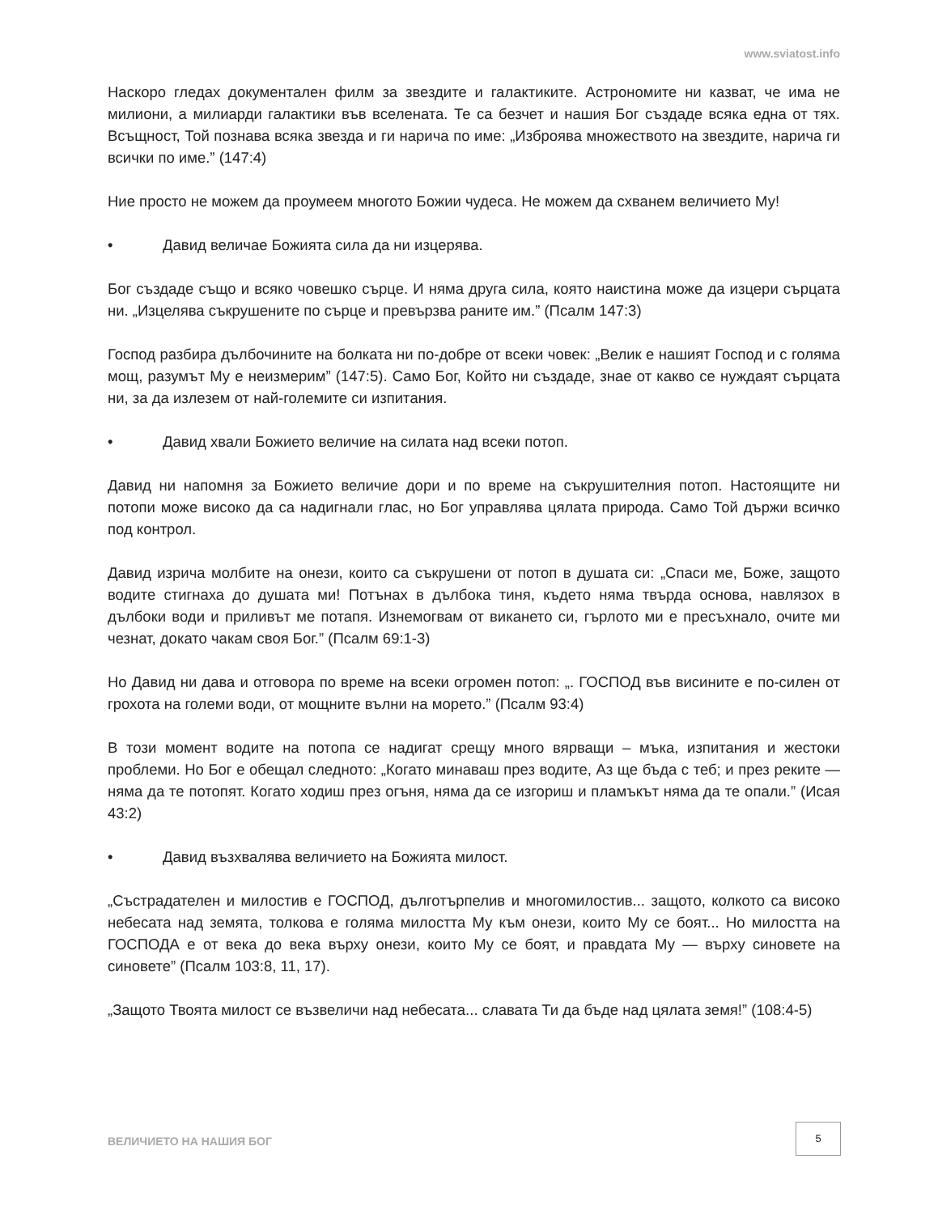www.sviatost.info
Наскоро гледах документален филм за звездите и галактиките. Астрономите ни казват, че има не милиони, а милиарди галактики във вселената. Те са безчет и нашия Бог създаде всяка една от тях. Всъщност, Той познава всяка звезда и ги нарича по име: „Изброява множеството на звездите, нарича ги всички по име.” (147:4)
Ние просто не можем да проумеем многото Божии чудеса. Не можем да схванем величието Му!
• Давид величае Божията сила да ни изцерява.
Бог създаде също и всяко човешко сърце. И няма друга сила, която наистина може да изцери сърцата ни. „Изцелява съкрушените по сърце и превързва раните им.” (Псалм 147:3)
Господ разбира дълбочините на болката ни по-добре от всеки човек: „Велик е нашият Господ и с голяма мощ, разумът Му е неизмерим” (147:5). Само Бог, Който ни създаде, знае от какво се нуждаят сърцата ни, за да излезем от най-големите си изпитания.
• Давид хвали Божието величие на силата над всеки потоп.
Давид ни напомня за Божието величие дори и по време на съкрушителния потоп. Настоящите ни потопи може високо да са надигнали глас, но Бог управлява цялата природа. Само Той държи всичко под контрол.
Давид изрича молбите на онези, които са съкрушени от потоп в душата си: „Спаси ме, Боже, защото водите стигнаха до душата ми! Потънах в дълбока тиня, където няма твърда основа, навлязох в дълбоки води и приливът ме потапя. Изнемогвам от викането си, гърлото ми е пресъхнало, очите ми чезнат, докато чакам своя Бог.” (Псалм 69:1-3)
Но Давид ни дава и отговора по време на всеки огромен потоп: „. ГОСПОД във висините е по-силен от грохота на големи води, от мощните вълни на морето.” (Псалм 93:4)
В този момент водите на потопа се надигат срещу много вярващи – мъка, изпитания и жестоки проблеми. Но Бог е обещал следното: „Когато минаваш през водите, Аз ще бъда с теб; и през реките — няма да те потопят. Когато ходиш през огъня, няма да се изгориш и пламъкът няма да те опали.” (Исая 43:2)
• Давид възхвалява величието на Божията милост.
„Състрадателен и милостив е ГОСПОД, дълготърпелив и многомилостив... защото, колкото са високо небесата над земята, толкова е голяма милостта Му към онези, които Му се боят... Но милостта на ГОСПОДА е от века до века върху онези, които Му се боят, и правдата Му — върху синовете на синовете” (Псалм 103:8, 11, 17).
„Защото Твоята милост се възвеличи над небесата... славата Ти да бъде над цялата земя!” (108:4-5)
ВЕЛИЧИЕТО НА НАШИЯ БОГ
5